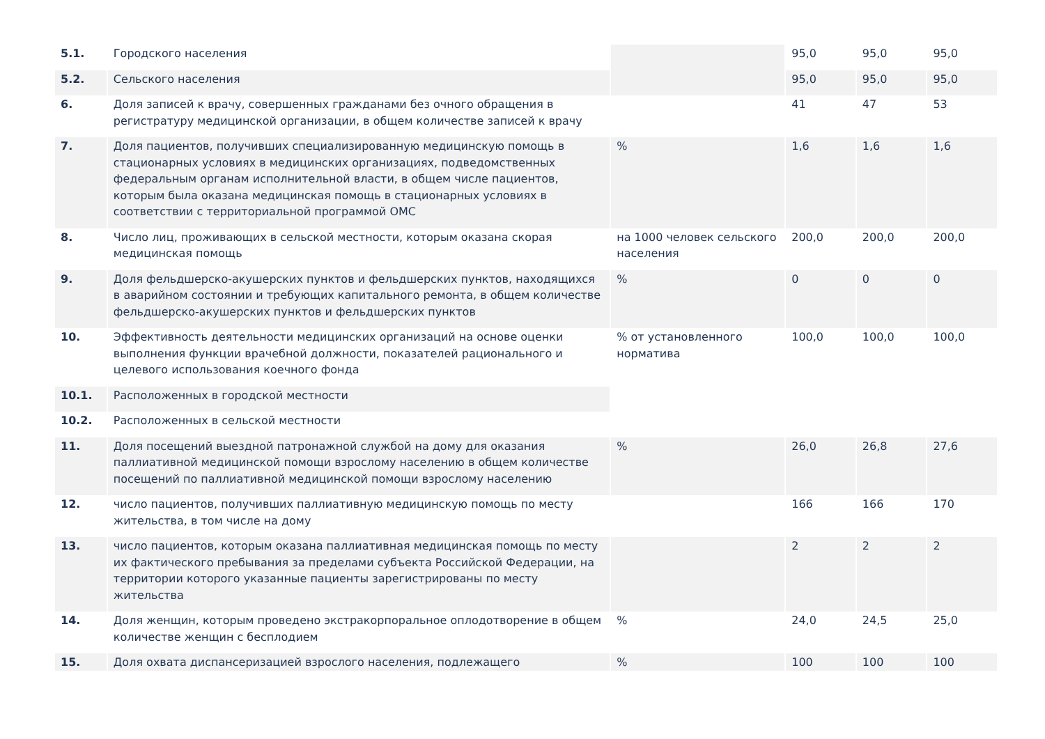| 5.1. | Городского населения | | 95,0 | 95,0 | 95,0 |
| 5.2. | Сельского населения | | 95,0 | 95,0 | 95,0 |
| 6. | Доля записей к врачу, совершенных гражданами без очного обращения в регистратуру медицинской организации, в общем количестве записей к врачу | | 41 | 47 | 53 |
| 7. | Доля пациентов, получивших специализированную медицинскую помощь в стационарных условиях в медицинских организациях, подведомственных федеральным органам исполнительной власти, в общем числе пациентов, которым была оказана медицинская помощь в стационарных условиях в соответствии с территориальной программой ОМС | % | 1,6 | 1,6 | 1,6 |
| 8. | Число лиц, проживающих в сельской местности, которым оказана скорая медицинская помощь | на 1000 человек сельского населения | 200,0 | 200,0 | 200,0 |
| 9. | Доля фельдшерско-акушерских пунктов и фельдшерских пунктов, находящихся в аварийном состоянии и требующих капитального ремонта, в общем количестве фельдшерско-акушерских пунктов и фельдшерских пунктов | % | 0 | 0 | 0 |
| 10. | Эффективность деятельности медицинских организаций на основе оценки выполнения функции врачебной должности, показателей рационального и целевого использования коечного фонда | % от установленного норматива | 100,0 | 100,0 | 100,0 |
| 10.1. | Расположенных в городской местности | | | | |
| 10.2. | Расположенных в сельской местности | | | | |
| 11. | Доля посещений выездной патронажной службой на дому для оказания паллиативной медицинской помощи взрослому населению в общем количестве посещений по паллиативной медицинской помощи взрослому населению | % | 26,0 | 26,8 | 27,6 |
| 12. | число пациентов, получивших паллиативную медицинскую помощь по месту жительства, в том числе на дому | | 166 | 166 | 170 |
| 13. | число пациентов, которым оказана паллиативная медицинская помощь по месту их фактического пребывания за пределами субъекта Российской Федерации, на территории которого указанные пациенты зарегистрированы по месту жительства | | 2 | 2 | 2 |
| 14. | Доля женщин, которым проведено экстракорпоральное оплодотворение в общем количестве женщин с бесплодием | % | 24,0 | 24,5 | 25,0 |
| 15. | Доля охвата диспансеризацией взрослого населения, подлежащего | % | 100 | 100 | 100 |